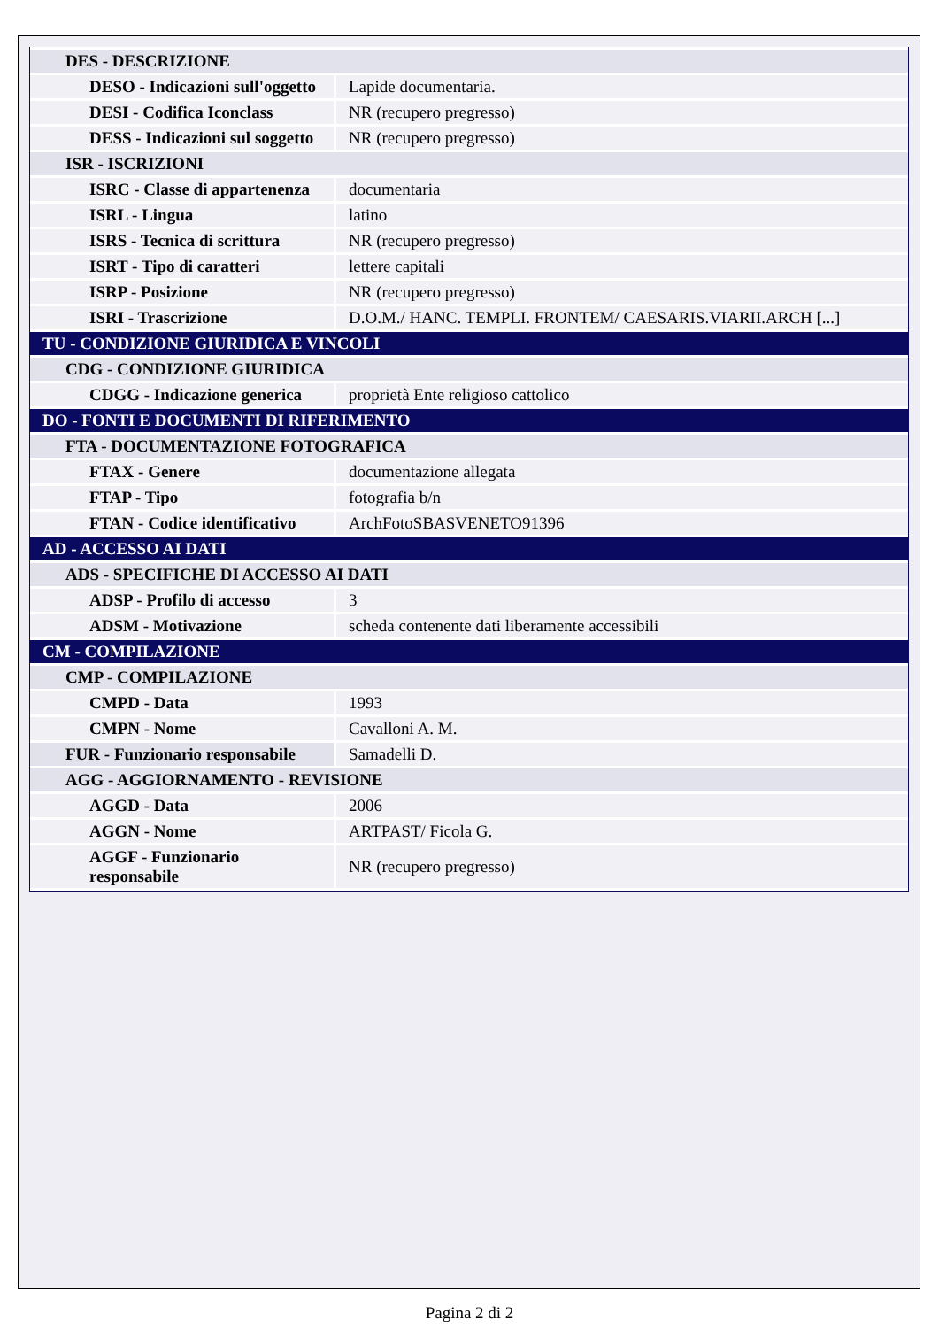| DES - DESCRIZIONE | |
| DESO - Indicazioni sull'oggetto | Lapide documentaria. |
| DESI - Codifica Iconclass | NR (recupero pregresso) |
| DESS - Indicazioni sul soggetto | NR (recupero pregresso) |
| ISR - ISCRIZIONI | |
| ISRC - Classe di appartenenza | documentaria |
| ISRL - Lingua | latino |
| ISRS - Tecnica di scrittura | NR (recupero pregresso) |
| ISRT - Tipo di caratteri | lettere capitali |
| ISRP - Posizione | NR (recupero pregresso) |
| ISRI - Trascrizione | D.O.M./ HANC. TEMPLI. FRONTEM/ CAESARIS.VIARII.ARCH [...] |
| TU - CONDIZIONE GIURIDICA E VINCOLI | |
| CDG - CONDIZIONE GIURIDICA | |
| CDGG - Indicazione generica | proprietà Ente religioso cattolico |
| DO - FONTI E DOCUMENTI DI RIFERIMENTO | |
| FTA - DOCUMENTAZIONE FOTOGRAFICA | |
| FTAX - Genere | documentazione allegata |
| FTAP - Tipo | fotografia b/n |
| FTAN - Codice identificativo | ArchFotoSBASVENETO91396 |
| AD - ACCESSO AI DATI | |
| ADS - SPECIFICHE DI ACCESSO AI DATI | |
| ADSP - Profilo di accesso | 3 |
| ADSM - Motivazione | scheda contenente dati liberamente accessibili |
| CM - COMPILAZIONE | |
| CMP - COMPILAZIONE | |
| CMPD - Data | 1993 |
| CMPN - Nome | Cavalloni A. M. |
| FUR - Funzionario responsabile | Samadelli D. |
| AGG - AGGIORNAMENTO - REVISIONE | |
| AGGD - Data | 2006 |
| AGGN - Nome | ARTPAST/ Ficola G. |
| AGGF - Funzionario responsabile | NR (recupero pregresso) |
Pagina 2 di 2